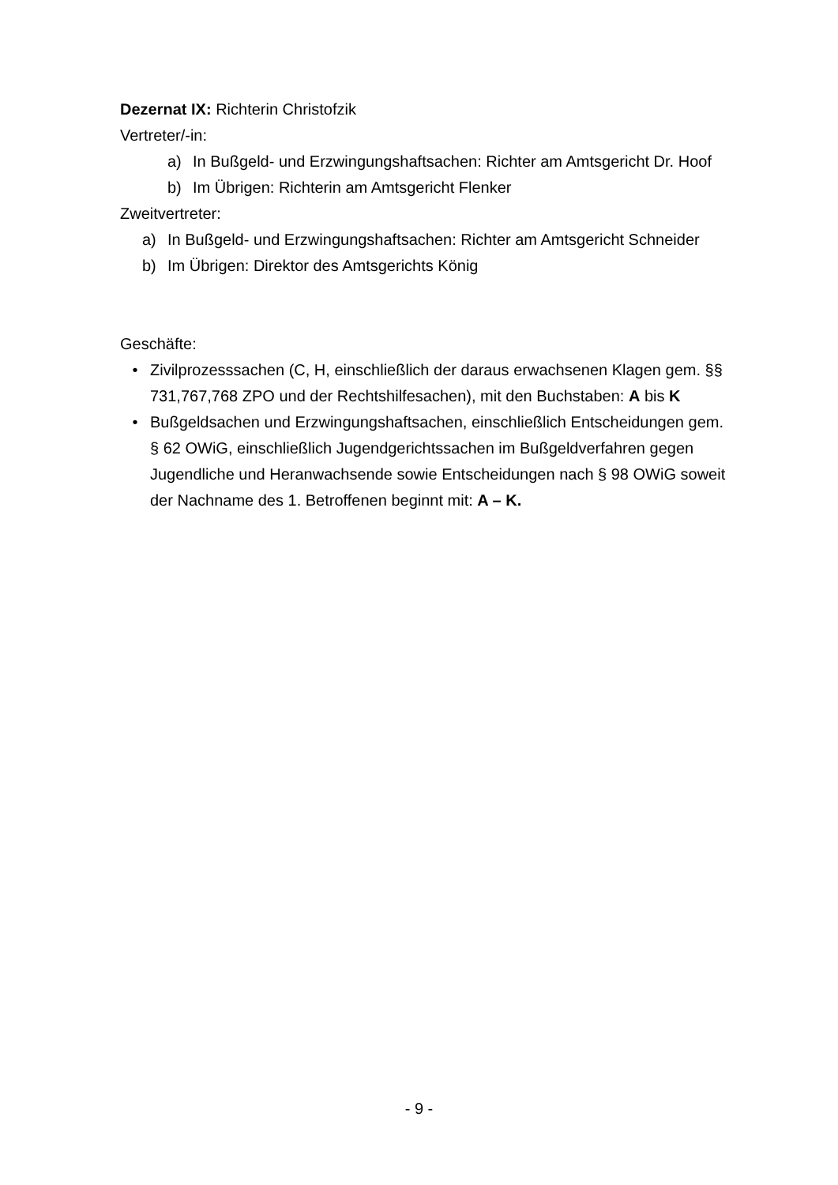Dezernat IX: Richterin Christofzik
Vertreter/-in:
a) In Bußgeld- und Erzwingungshaftsachen: Richter am Amtsgericht Dr. Hoof
b) Im Übrigen: Richterin am Amtsgericht Flenker
Zweitvertreter:
a) In Bußgeld- und Erzwingungshaftsachen: Richter am Amtsgericht Schneider
b) Im Übrigen: Direktor des Amtsgerichts König
Geschäfte:
• Zivilprozesssachen (C, H, einschließlich der daraus erwachsenen Klagen gem. §§ 731,767,768 ZPO und der Rechtshilfesachen), mit den Buchstaben: A bis K
• Bußgeldsachen und Erzwingungshaftsachen, einschließlich Entscheidungen gem. § 62 OWiG, einschließlich Jugendgerichtssachen im Bußgeldverfahren gegen Jugendliche und Heranwachsende sowie Entscheidungen nach § 98 OWiG soweit der Nachname des 1. Betroffenen beginnt mit: A – K.
- 9 -